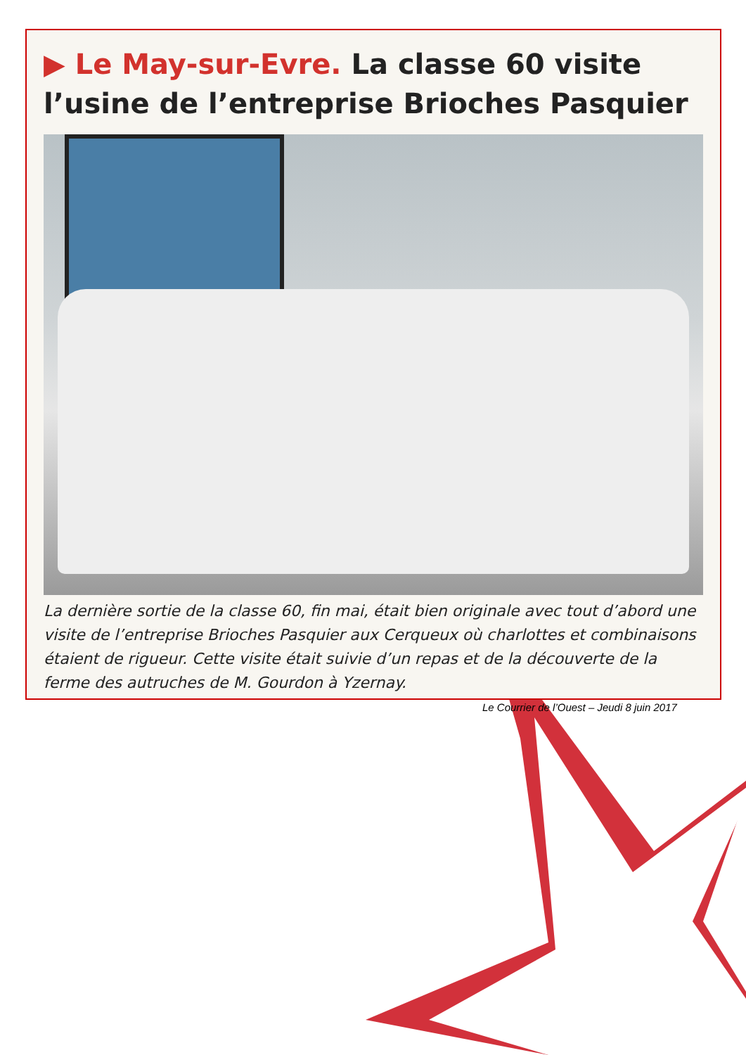▶ Le May-sur-Evre. La classe 60 visite l’usine de l’entreprise Brioches Pasquier
La dernière sortie de la classe 60, fin mai, était bien originale avec tout d’abord une visite de l’entreprise Brioches Pasquier aux Cerqueux où charlottes et combinaisons étaient de rigueur. Cette visite était suivie d’un repas et de la découverte de la ferme des autruches de M. Gourdon à Yzernay.
Le Courrier de l’Ouest – Jeudi 8 juin 2017